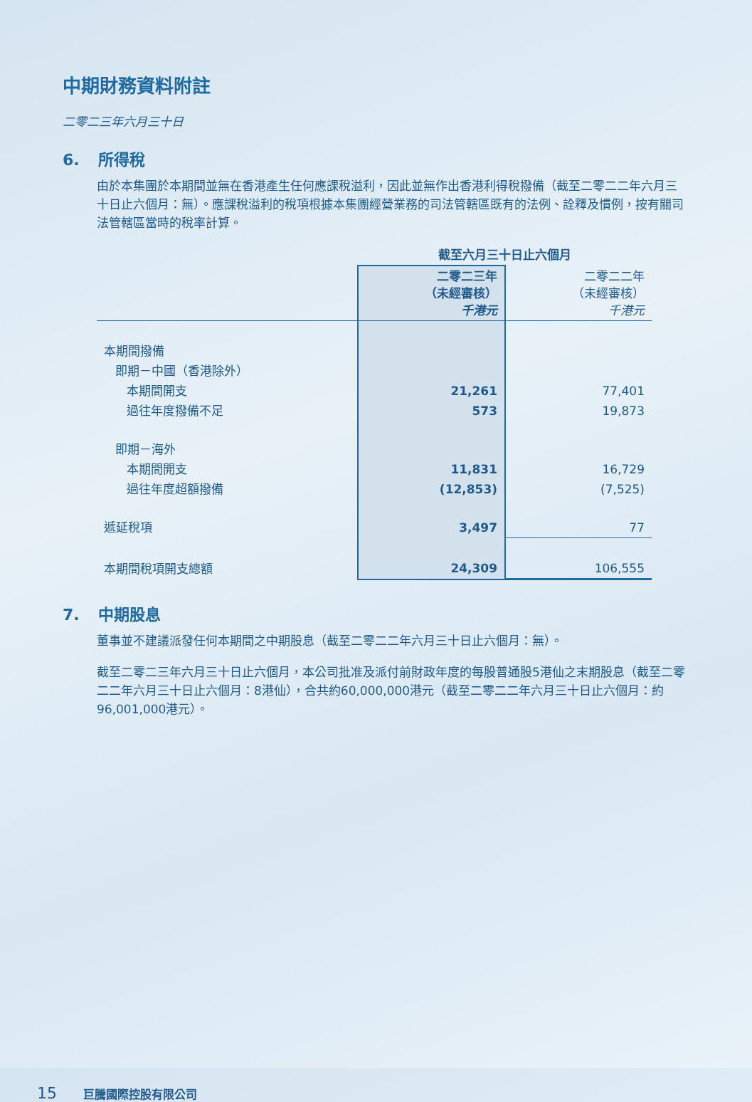中期財務資料附註
二零二三年六月三十日
6. 所得稅
由於本集團於本期間並無在香港產生任何應課稅溢利，因此並無作出香港利得稅撥備（截至二零二二年六月三十日止六個月：無）。應課稅溢利的稅項根據本集團經營業務的司法管轄區既有的法例、詮釋及慣例，按有關司法管轄區當時的稅率計算。
| | 截至六月三十日止六個月 | |
| --- | --- | --- |
| | 二零二三年 （未經審核） 千港元 | 二零二二年 （未經審核） 千港元 |
| 本期間撥備 | | |
| 即期－中國（香港除外） | | |
| 本期間開支 | 21,261 | 77,401 |
| 過往年度撥備不足 | 573 | 19,873 |
| 即期－海外 | | |
| 本期間開支 | 11,831 | 16,729 |
| 過往年度超額撥備 | (12,853) | (7,525) |
| 遞延稅項 | 3,497 | 77 |
| 本期間稅項開支總額 | 24,309 | 106,555 |
7. 中期股息
董事並不建議派發任何本期間之中期股息（截至二零二二年六月三十日止六個月：無）。
截至二零二三年六月三十日止六個月，本公司批准及派付前財政年度的每股普通股5港仙之末期股息（截至二零二二年六月三十日止六個月：8港仙），合共約60,000,000港元（截至二零二二年六月三十日止六個月：約96,001,000港元）。
15 巨騰國際控股有限公司